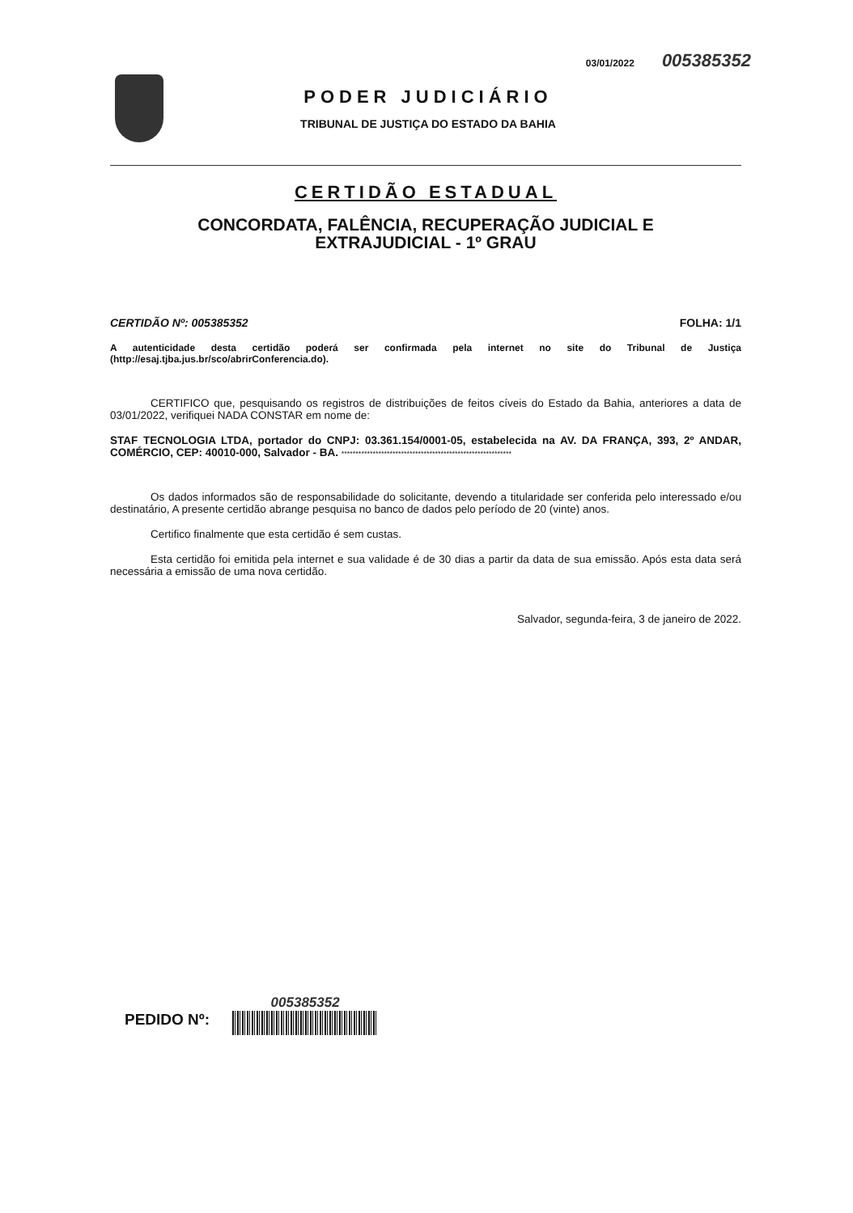03/01/2022 005385352
PODER JUDICIÁRIO
TRIBUNAL DE JUSTIÇA DO ESTADO DA BAHIA
CERTIDÃO ESTADUAL
CONCORDATA, FALÊNCIA, RECUPERAÇÃO JUDICIAL E
EXTRAJUDICIAL - 1º GRAU
CERTIDÃO Nº: 005385352 FOLHA: 1/1
A autenticidade desta certidão poderá ser confirmada pela internet no site do Tribunal de Justiça (http://esaj.tjba.jus.br/sco/abrirConferencia.do).
CERTIFICO que, pesquisando os registros de distribuições de feitos cíveis do Estado da Bahia, anteriores a data de 03/01/2022, verifiquei NADA CONSTAR em nome de:
STAF TECNOLOGIA LTDA, portador do CNPJ: 03.361.154/0001-05, estabelecida na AV. DA FRANÇA, 393, 2º ANDAR, COMÉRCIO, CEP: 40010-000, Salvador - BA. ************************************************************
Os dados informados são de responsabilidade do solicitante, devendo a titularidade ser conferida pelo interessado e/ou destinatário, A presente certidão abrange pesquisa no banco de dados pelo período de 20 (vinte) anos.
Certifico finalmente que esta certidão é sem custas.
Esta certidão foi emitida pela internet e sua validade é de 30 dias a partir da data de sua emissão. Após esta data será necessária a emissão de uma nova certidão.
Salvador, segunda-feira, 3 de janeiro de 2022.
PEDIDO Nº:
005385352